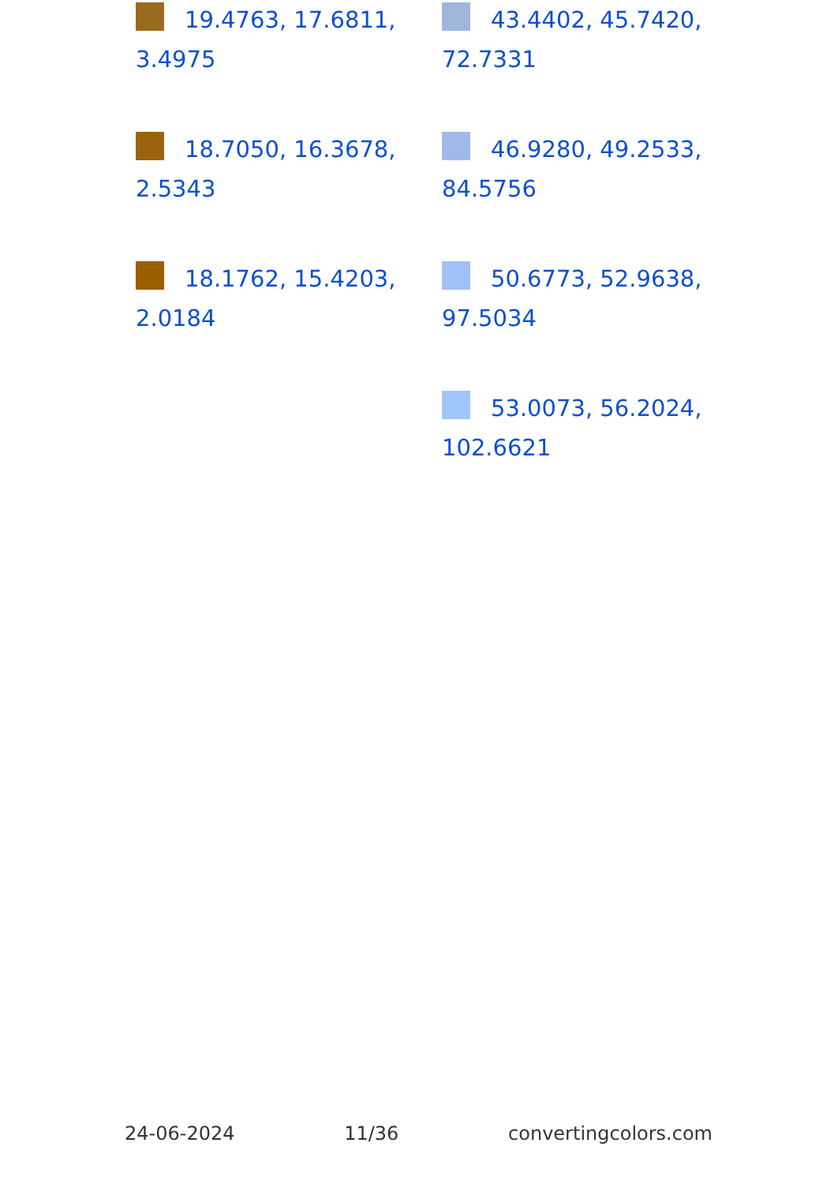19.4763, 17.6811, 3.4975
18.7050, 16.3678, 2.5343
18.1762, 15.4203, 2.0184
43.4402, 45.7420, 72.7331
46.9280, 49.2533, 84.5756
50.6773, 52.9638, 97.5034
53.0073, 56.2024, 102.6621
24-06-2024 11/36 convertingcolors.com